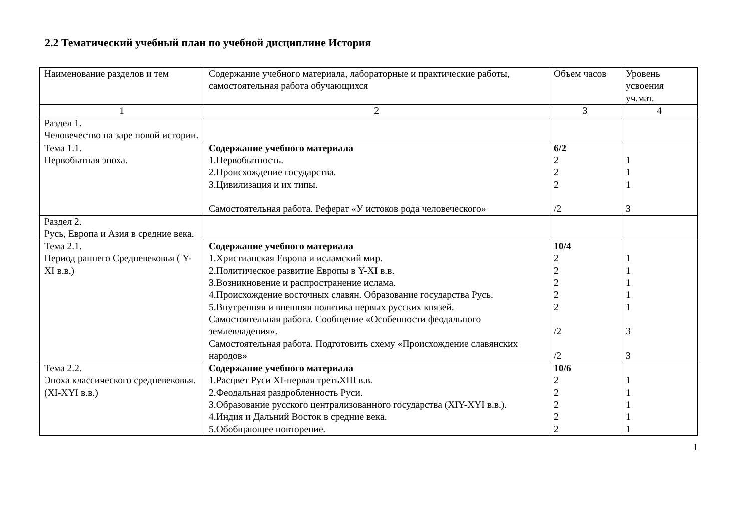2.2 Тематический учебный план по учебной дисциплине История
| Наименование разделов и тем | Содержание учебного материала, лабораторные и практические работы, самостоятельная работа обучающихся | Объем часов | Уровень усвоения уч.мат. |
| 1 | 2 | 3 | 4 |
| Раздел 1. Человечество на заре новой истории. | | | |
| Тема 1.1. Первобытная эпоха. | Содержание учебного материала 1.Первобытность. 2.Происхождение государства. 3.Цивилизация и их типы. Самостоятельная работа. Реферат «У истоков рода человеческого» | 6/2 2 2 2 /2 | 1 1 1 3 |
| Раздел 2. Русь, Европа и Азия в средние века. | | | |
| Тема 2.1. Период раннего Средневековья ( Y-XI в.в.) | Содержание учебного материала 1.Христианская Европа и исламский мир. 2.Политическое развитие Европы в Y-XI в.в. 3.Возникновение и распространение ислама. 4.Происхождение восточных славян. Образование государства Русь. 5.Внутренняя и внешняя политика первых русских князей. Самостоятельная работа. Сообщение «Особенности феодального землевладения». Самостоятельная работа. Подготовить схему «Происхождение славянских народов» | 10/4 2 2 2 2 2 /2 /2 | 1 1 1 1 1 3 3 |
| Тема 2.2. Эпоха классического средневековья. (XI-XYI в.в.) | Содержание учебного материала 1.Расцвет Руси XI-первая третьXIII в.в. 2.Феодальная раздробленность Руси. 3.Образование русского централизованного государства (XIY-XYI в.в.). 4.Индия и Дальний Восток в средние века. 5.Обобщающее повторение. | 10/6 2 2 2 2 2 | 1 1 1 1 1 |
1